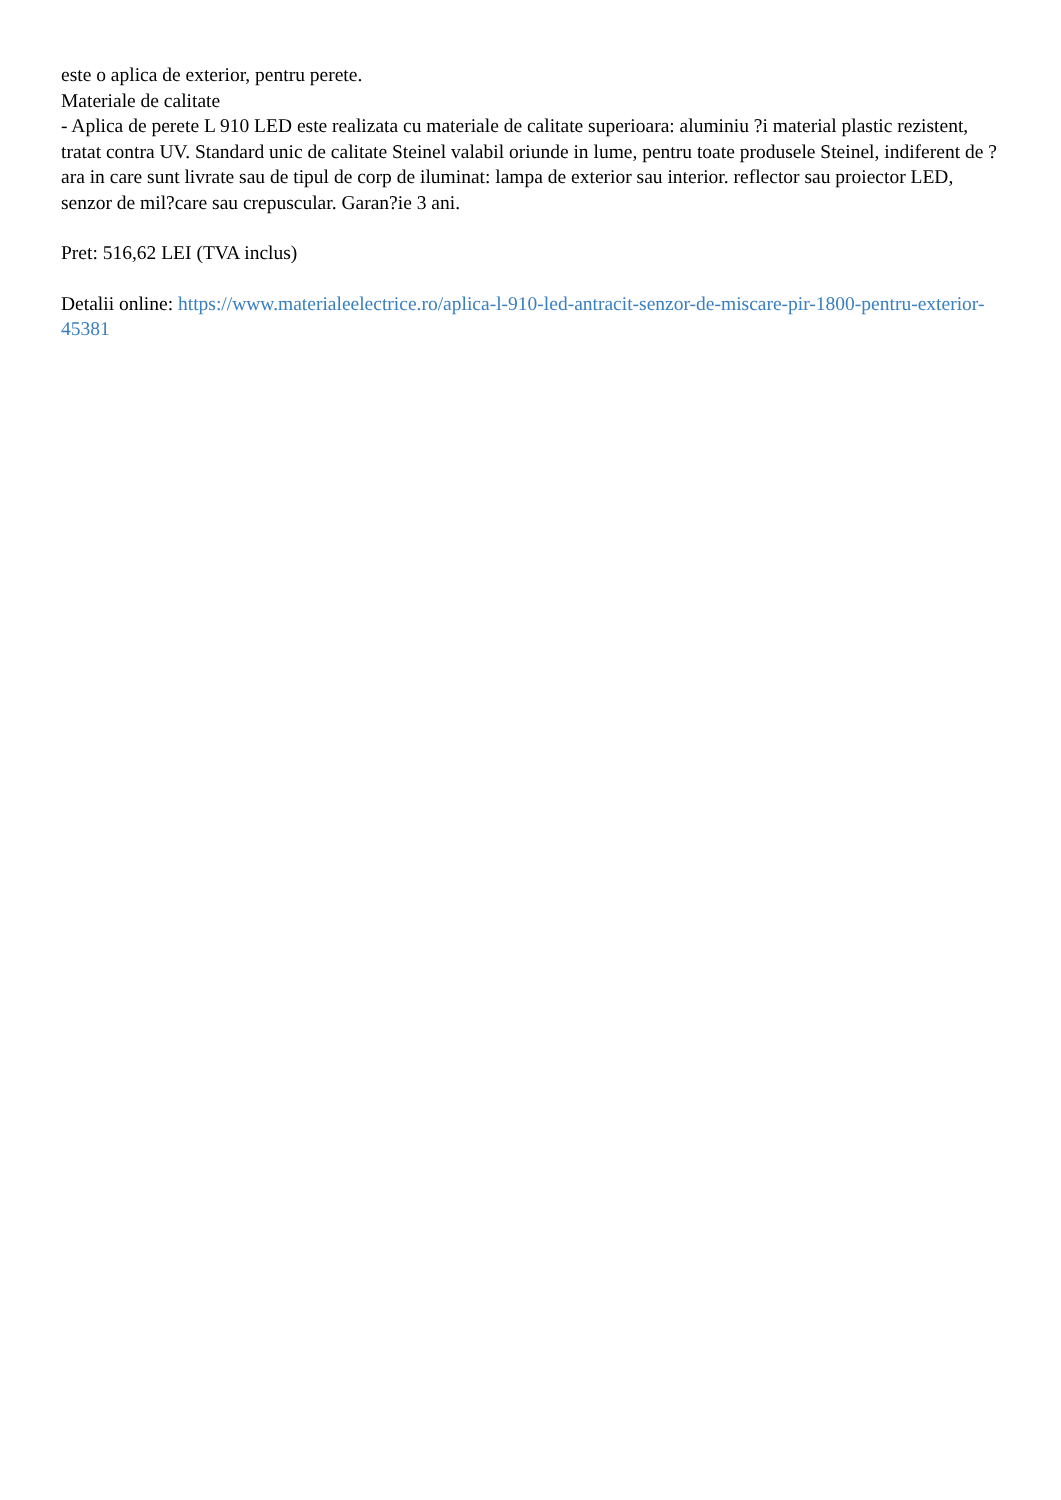este o aplica de exterior, pentru perete.
Materiale de calitate
- Aplica de perete L 910 LED este realizata cu materiale de calitate superioara: aluminiu ?i material plastic rezistent, tratat contra UV. Standard unic de calitate Steinel valabil oriunde in lume, pentru toate produsele Steinel, indiferent de ?ara in care sunt livrate sau de tipul de corp de iluminat: lampa de exterior sau interior. reflector sau proiector LED, senzor de mil?care sau crepuscular. Garan?ie 3 ani.
Pret: 516,62 LEI (TVA inclus)
Detalii online: https://www.materialeelectrice.ro/aplica-l-910-led-antracit-senzor-de-miscare-pir-1800-pentru-exterior-45381